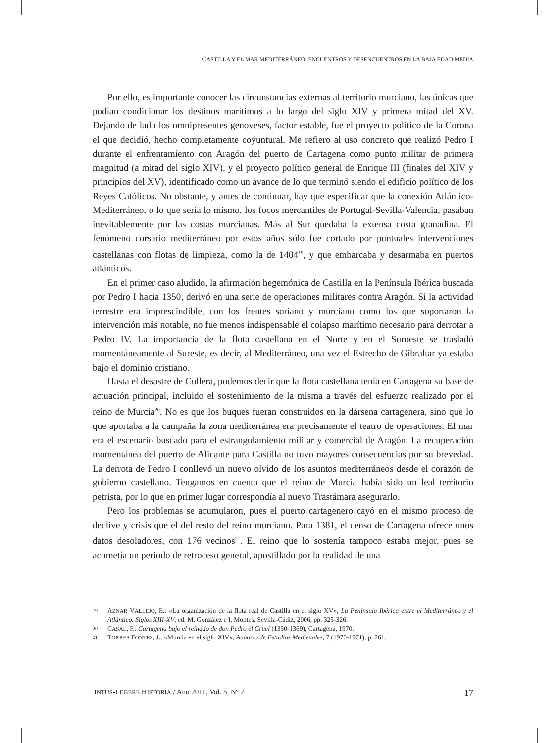CASTILLA Y EL MAR MEDITERRÁNEO: ENCUENTROS Y DESENCUENTROS EN LA BAJA EDAD MEDIA
Por ello, es importante conocer las circunstancias externas al territorio murciano, las únicas que podían condicionar los destinos marítimos a lo largo del siglo XIV y primera mitad del XV. Dejando de lado los omnipresentes genoveses, factor estable, fue el proyecto político de la Corona el que decidió, hecho completamente coyuntural. Me refiero al uso concreto que realizó Pedro I durante el enfrentamiento con Aragón del puerto de Cartagena como punto militar de primera magnitud (a mitad del siglo XIV), y el proyecto político general de Enrique III (finales del XIV y principios del XV), identificado como un avance de lo que terminó siendo el edificio político de los Reyes Católicos. No obstante, y antes de continuar, hay que especificar que la conexión Atlántico-Mediterráneo, o lo que sería lo mismo, los focos mercantiles de Portugal-Sevilla-Valencia, pasaban inevitablemente por las costas murcianas. Más al Sur quedaba la extensa costa granadina. El fenómeno corsario mediterráneo por estos años sólo fue cortado por puntuales intervenciones castellanas con flotas de limpieza, como la de 1404<sup>19</sup>, y que embarcaba y desarmaba en puertos atlánticos.
En el primer caso aludido, la afirmación hegemónica de Castilla en la Península Ibérica buscada por Pedro I hacia 1350, derivó en una serie de operaciones militares contra Aragón. Si la actividad terrestre era imprescindible, con los frentes soriano y murciano como los que soportaron la intervención más notable, no fue menos indispensable el colapso marítimo necesario para derrotar a Pedro IV. La importancia de la flota castellana en el Norte y en el Suroeste se trasladó momentáneamente al Sureste, es decir, al Mediterráneo, una vez el Estrecho de Gibraltar ya estaba bajo el dominio cristiano.
Hasta el desastre de Cullera, podemos decir que la flota castellana tenía en Cartagena su base de actuación principal, incluido el sostenimiento de la misma a través del esfuerzo realizado por el reino de Murcia<sup>20</sup>. No es que los buques fueran construidos en la dársena cartagenera, sino que lo que aportaba a la campaña la zona mediterránea era precisamente el teatro de operaciones. El mar era el escenario buscado para el estrangulamiento militar y comercial de Aragón. La recuperación momentánea del puerto de Alicante para Castilla no tuvo mayores consecuencias por su brevedad. La derrota de Pedro I conllevó un nuevo olvido de los asuntos mediterráneos desde el corazón de gobierno castellano. Tengamos en cuenta que el reino de Murcia había sido un leal territorio petrista, por lo que en primer lugar correspondía al nuevo Trastámara asegurarlo.
Pero los problemas se acumularon, pues el puerto cartagenero cayó en el mismo proceso de declive y crisis que el del resto del reino murciano. Para 1381, el censo de Cartagena ofrece unos datos desoladores, con 176 vecinos<sup>21</sup>. El reino que lo sostenía tampoco estaba mejor, pues se acometía un periodo de retroceso general, apostillado por la realidad de una
19 AZNAR VALLEJO, E.: «La organización de la flota real de Castilla en el siglo XV», La Península Ibérica entre el Mediterráneo y el Atlántico. Siglos XIII-XV, ed. M. González e I. Montes, Sevilla-Cádiz, 2006, pp. 325-326.
20 CASAL, F.: Cartagena bajo el reinado de don Pedro el Cruel (1350-1369), Cartagena, 1970.
21 TORRES FONTES, J.: «Murcia en el siglo XIV», Anuario de Estudios Medievales, 7 (1970-1971), p. 261.
INTUS-LEGERE HISTORIA / Año 2011, Vol. 5, Nº 2 17